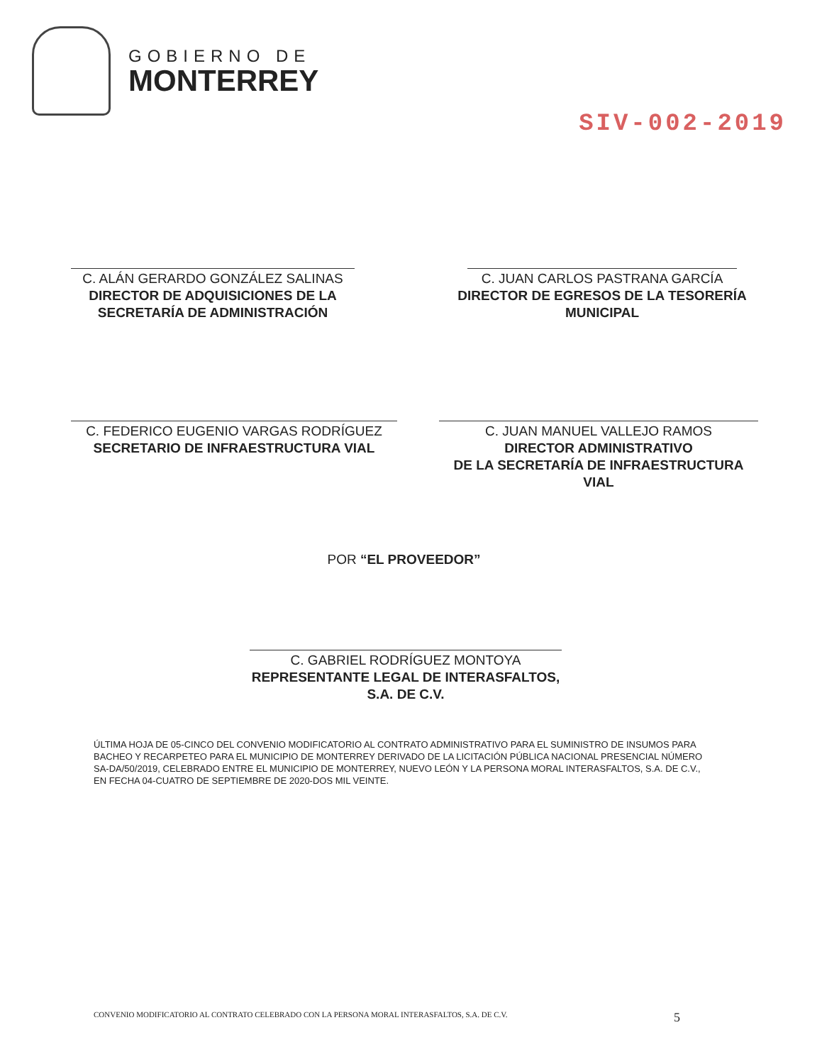GOBIERNO DE
MONTERREY
SIV-002-2019
C. ALÁN GERARDO GONZÁLEZ SALINAS
DIRECTOR DE ADQUISICIONES DE LA SECRETARÍA DE ADMINISTRACIÓN
C. JUAN CARLOS PASTRANA GARCÍA
DIRECTOR DE EGRESOS DE LA TESORERÍA MUNICIPAL
C. FEDERICO EUGENIO VARGAS RODRÍGUEZ
SECRETARIO DE INFRAESTRUCTURA VIAL
C. JUAN MANUEL VALLEJO RAMOS
DIRECTOR ADMINISTRATIVO
DE LA SECRETARÍA DE INFRAESTRUCTURA VIAL
POR “EL PROVEEDOR”
C. GABRIEL RODRÍGUEZ MONTOYA
REPRESENTANTE LEGAL DE INTERASFALTOS, S.A. DE C.V.
ÚLTIMA HOJA DE 05-CINCO DEL CONVENIO MODIFICATORIO AL CONTRATO ADMINISTRATIVO PARA EL SUMINISTRO DE INSUMOS PARA BACHEO Y RECARPETEO PARA EL MUNICIPIO DE MONTERREY DERIVADO DE LA LICITACIÓN PÚBLICA NACIONAL PRESENCIAL NÚMERO SA-DA/50/2019, CELEBRADO ENTRE EL MUNICIPIO DE MONTERREY, NUEVO LEÓN Y LA PERSONA MORAL INTERASFALTOS, S.A. DE C.V., EN FECHA 04-CUATRO DE SEPTIEMBRE DE 2020-DOS MIL VEINTE.
CONVENIO MODIFICATORIO AL CONTRATO CELEBRADO CON LA PERSONA MORAL INTERASFALTOS, S.A. DE C.V. 5